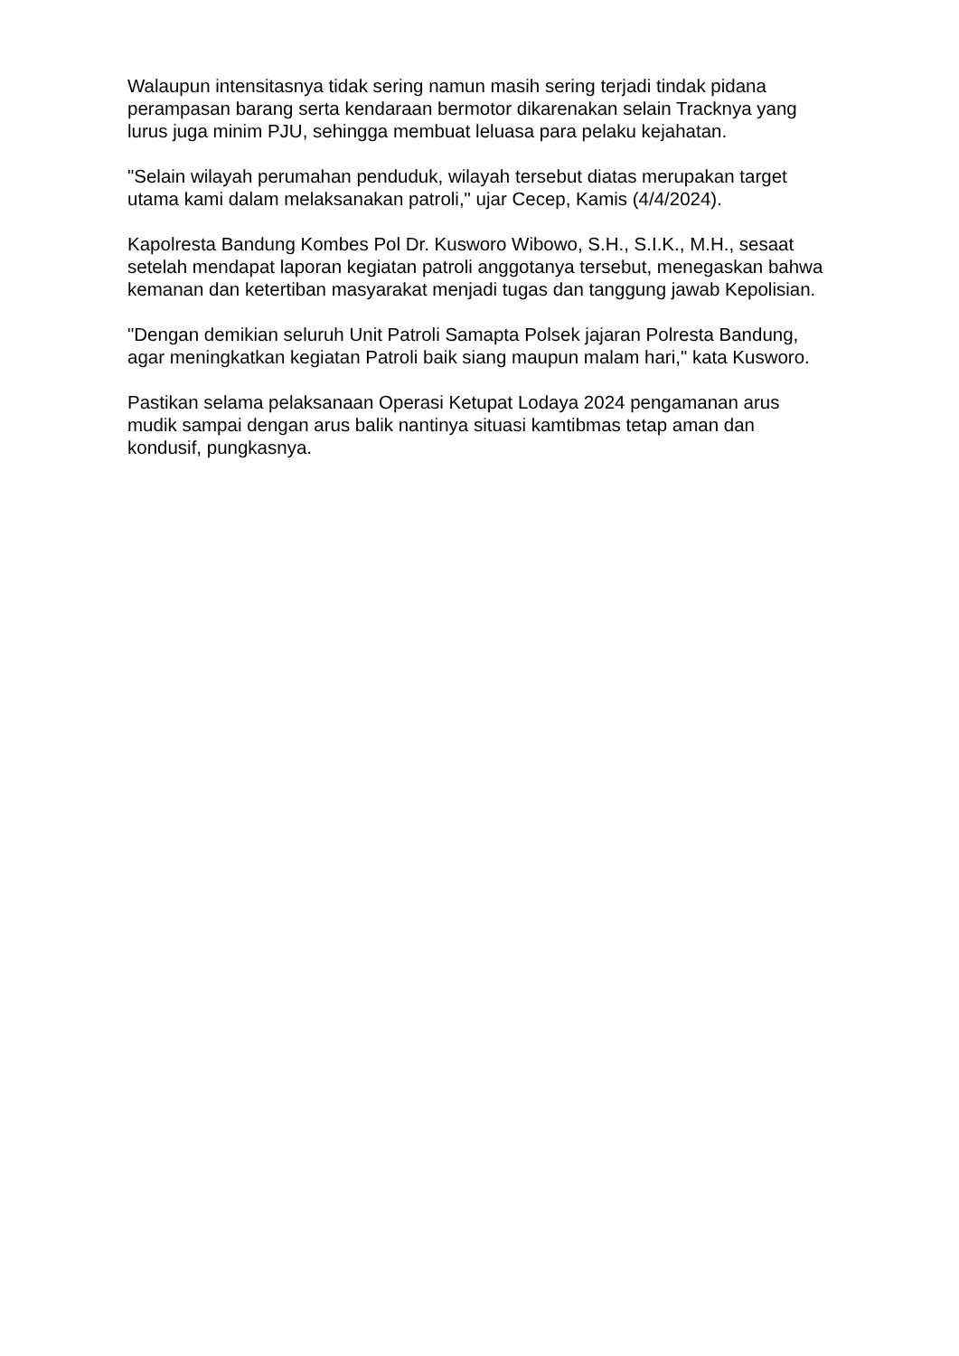Walaupun intensitasnya tidak sering namun masih sering terjadi tindak pidana perampasan barang serta kendaraan bermotor dikarenakan selain Tracknya yang lurus juga minim PJU, sehingga membuat leluasa para pelaku kejahatan.
"Selain wilayah perumahan penduduk, wilayah tersebut diatas merupakan target utama kami dalam melaksanakan patroli," ujar Cecep, Kamis (4/4/2024).
Kapolresta Bandung Kombes Pol Dr. Kusworo Wibowo, S.H., S.I.K., M.H., sesaat setelah mendapat laporan kegiatan patroli anggotanya tersebut, menegaskan bahwa kemanan dan ketertiban masyarakat menjadi tugas dan tanggung jawab Kepolisian.
"Dengan demikian seluruh Unit Patroli Samapta Polsek jajaran Polresta Bandung, agar meningkatkan kegiatan Patroli baik siang maupun malam hari," kata Kusworo.
Pastikan selama pelaksanaan Operasi Ketupat Lodaya 2024 pengamanan arus mudik sampai dengan arus balik nantinya situasi kamtibmas tetap aman dan kondusif, pungkasnya.